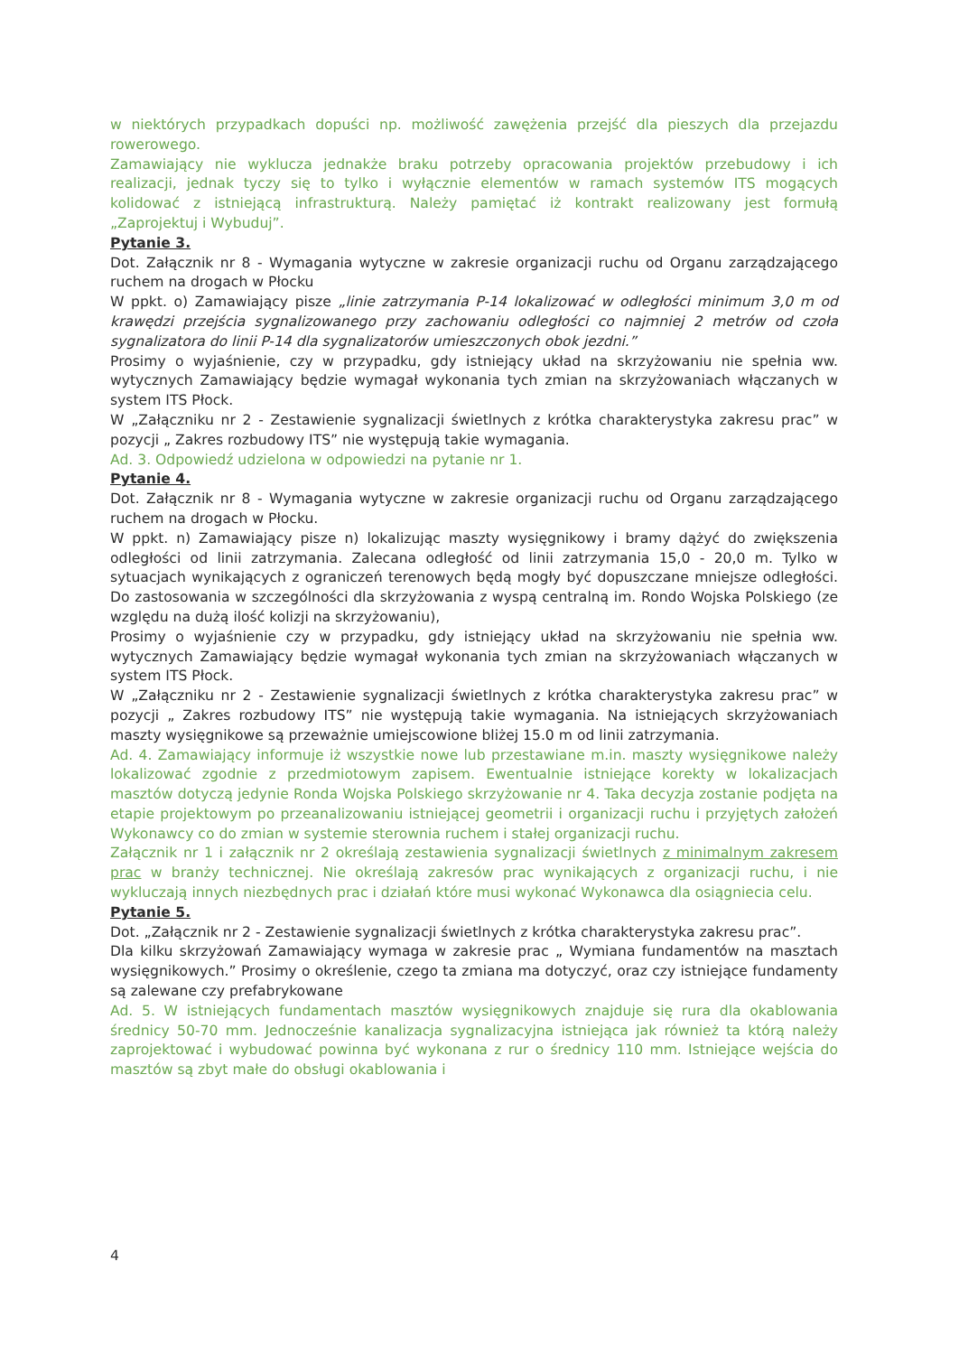w niektórych przypadkach dopuści np. możliwość zawężenia przejść dla pieszych dla przejazdu rowerowego.
Zamawiający nie wyklucza jednakże braku potrzeby opracowania projektów przebudowy i ich realizacji, jednak tyczy się to tylko i wyłącznie elementów w ramach systemów ITS mogących kolidować z istniejącą infrastrukturą. Należy pamiętać iż kontrakt realizowany jest formułą „Zaprojektuj i Wybuduj”.
Pytanie 3.
Dot. Załącznik nr 8 - Wymagania wytyczne w zakresie organizacji ruchu od Organu zarządzającego ruchem na drogach w Płocku
W ppkt. o) Zamawiający pisze „linie zatrzymania P-14 lokalizować w odległości minimum 3,0 m od krawędzi przejścia sygnalizowanego przy zachowaniu odległości co najmniej 2 metrów od czoła sygnalizatora do linii P-14 dla sygnalizatorów umieszczonych obok jezdni.”
Prosimy o wyjaśnienie, czy w przypadku, gdy istniejący układ na skrzyżowaniu nie spełnia ww. wytycznych Zamawiający będzie wymagał wykonania tych zmian na skrzyżowaniach włączanych w system ITS Płock.
W „Załączniku nr 2 - Zestawienie sygnalizacji świetlnych z krótka charakterystyka zakresu prac” w pozycji „ Zakres rozbudowy ITS” nie występują takie wymagania.
Ad. 3. Odpowiedź udzielona w odpowiedzi na pytanie nr 1.
Pytanie 4.
Dot. Załącznik nr 8 - Wymagania wytyczne w zakresie organizacji ruchu od Organu zarządzającego ruchem na drogach w Płocku.
W ppkt. n) Zamawiający pisze n) lokalizując maszty wysięgnikowy i bramy dążyć do zwiększenia odległości od linii zatrzymania. Zalecana odległość od linii zatrzymania 15,0 - 20,0 m. Tylko w sytuacjach wynikających z ograniczeń terenowych będą mogły być dopuszczane mniejsze odległości. Do zastosowania w szczególności dla skrzyżowania z wyspą centralną im. Rondo Wojska Polskiego (ze względu na dużą ilość kolizji na skrzyżowaniu),
Prosimy o wyjaśnienie czy w przypadku, gdy istniejący układ na skrzyżowaniu nie spełnia ww. wytycznych Zamawiający będzie wymagał wykonania tych zmian na skrzyżowaniach włączanych w system ITS Płock.
W „Załączniku nr 2 - Zestawienie sygnalizacji świetlnych z krótka charakterystyka zakresu prac” w pozycji „ Zakres rozbudowy ITS” nie występują takie wymagania. Na istniejących skrzyżowaniach maszty wysięgnikowe są przeważnie umiejscowione bliżej 15.0 m od linii zatrzymania.
Ad. 4. Zamawiający informuje iż wszystkie nowe lub przestawiane m.in. maszty wysięgnikowe należy lokalizować zgodnie z przedmiotowym zapisem. Ewentualnie istniejące korekty w lokalizacjach masztów dotyczą jedynie Ronda Wojska Polskiego skrzyżowanie nr 4. Taka decyzja zostanie podjęta na etapie projektowym po przeanalizowaniu istniejącej geometrii i organizacji ruchu i przyjętych założeń Wykonawcy co do zmian w systemie sterownia ruchem i stałej organizacji ruchu.
Załącznik nr 1 i załącznik nr 2 określają zestawienia sygnalizacji świetlnych z minimalnym zakresem prac w branży technicznej. Nie określają zakresów prac wynikających z organizacji ruchu, i nie wykluczają innych niezbędnych prac i działań które musi wykonać Wykonawca dla osiągniecia celu.
Pytanie 5.
Dot. „Załącznik nr 2 - Zestawienie sygnalizacji świetlnych z krótka charakterystyka zakresu prac”.
Dla kilku skrzyżowań Zamawiający wymaga w zakresie prac „ Wymiana fundamentów na masztach wysięgnikowych.” Prosimy o określenie, czego ta zmiana ma dotyczyć, oraz czy istniejące fundamenty są zalewane czy prefabrykowane
Ad. 5. W istniejących fundamentach masztów wysięgnikowych znajduje się rura dla okablowania średnicy 50-70 mm. Jednocześnie kanalizacja sygnalizacyjna istniejąca jak również ta którą należy zaprojektować i wybudować powinna być wykonana z rur o średnicy 110 mm. Istniejące wejścia do masztów są zbyt małe do obsługi okablowania i
4